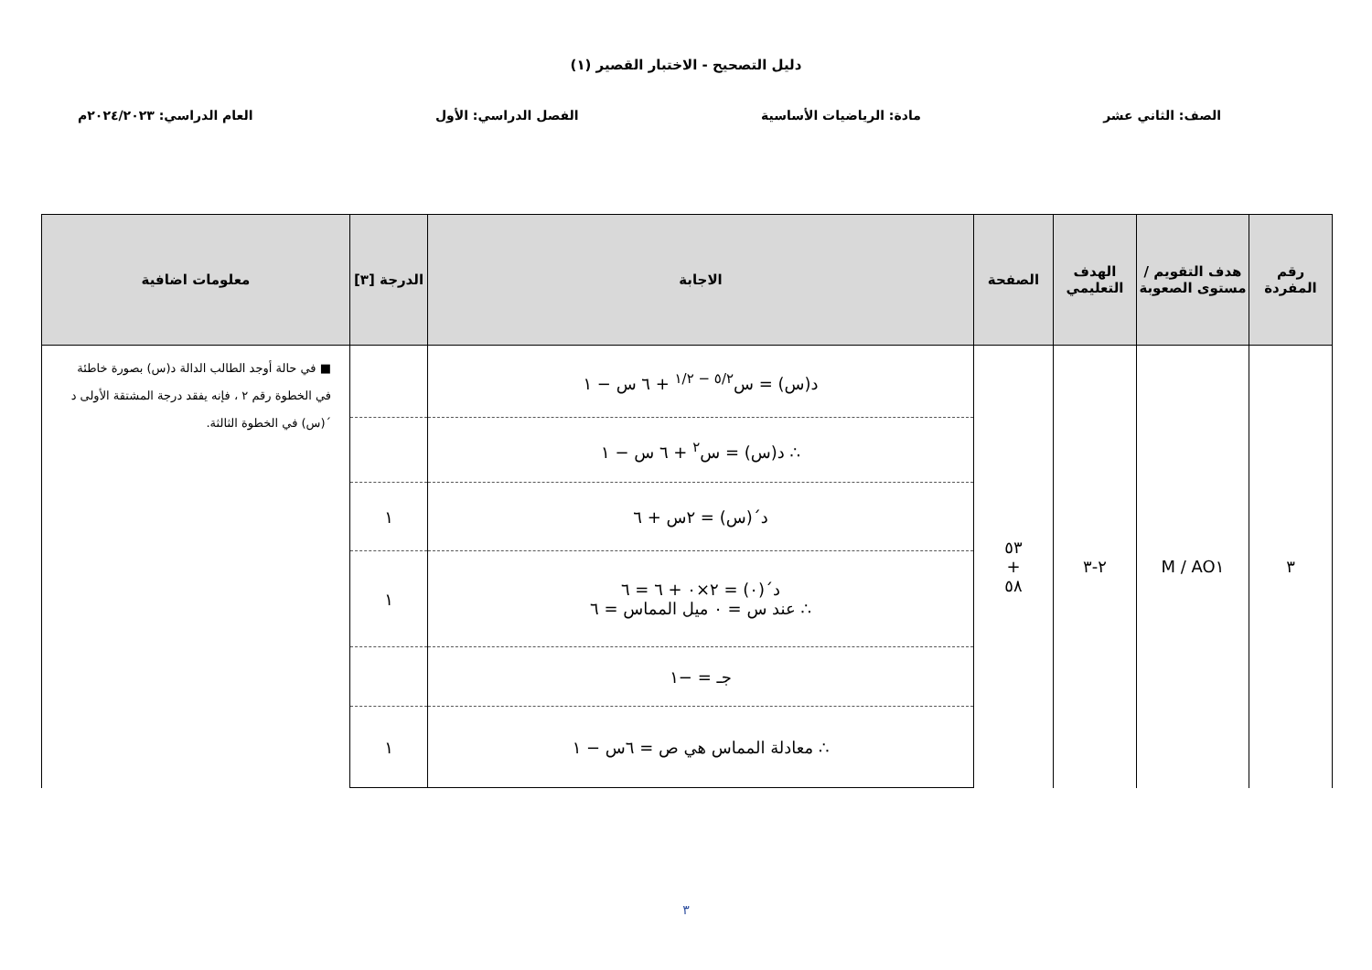دليل التصحيح - الاختبار القصير (١)
الصف: الثاني عشر مادة: الرياضيات الأساسية الفصل الدراسي: الأول العام الدراسي: ٢٠٢٤/٢٠٢٣م
| رقم المفردة | هدف التقويم / مستوى الصعوبة | الهدف التعليمي | الصفحة | الاجابة | الدرجة [٣] | معلومات اضافية |
| --- | --- | --- | --- | --- | --- | --- |
| ٣ | AO١ / M | ٢-٣ | ٥٣ + ٥٨ | د(س) = س<sup>٥/٢ − ١/٢</sup> + ٦ س − ١ | | ■ في حالة أوجد الطالب الدالة د(س) بصورة خاطئة في الخطوة رقم ٢ ، فإنه يفقد درجة المشتقة الأولى د´(س) في الخطوة الثالثة. |
| | | | | ∴ د(س) = س<sup>٢</sup> + ٦ س − ١ | | |
| | | | | د´(س) = ٢س + ٦ | ١ | |
| | | | | د´(٠) = ٢×٠ + ٦ = ٦ ∴ عند س = ٠ ميل المماس = ٦ | ١ | |
| | | | | جـ = −١ | | |
| | | | | ∴ معادلة المماس هي ص = ٦س − ١ | ١ | |
٣